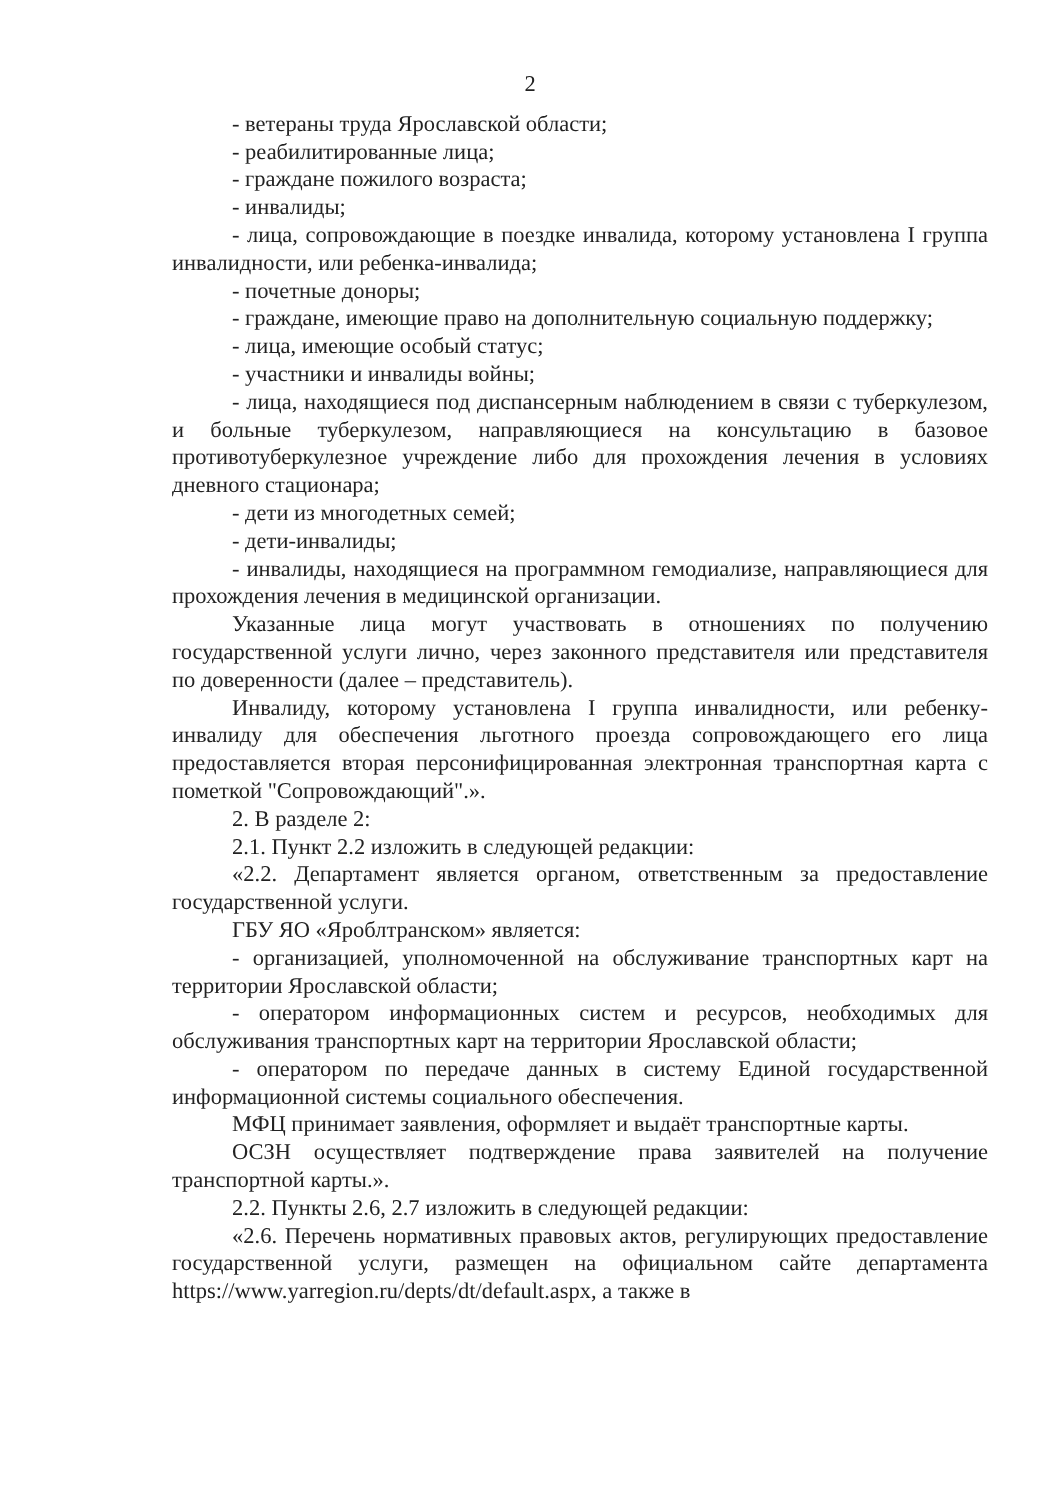2
- ветераны труда Ярославской области;
- реабилитированные лица;
- граждане пожилого возраста;
- инвалиды;
- лица, сопровождающие в поездке инвалида, которому установлена I группа инвалидности, или ребенка-инвалида;
- почетные доноры;
- граждане, имеющие право на дополнительную социальную поддержку;
- лица, имеющие особый статус;
- участники и инвалиды войны;
- лица, находящиеся под диспансерным наблюдением в связи с туберкулезом, и больные туберкулезом, направляющиеся на консультацию в базовое противотуберкулезное учреждение либо для прохождения лечения в условиях дневного стационара;
- дети из многодетных семей;
- дети-инвалиды;
- инвалиды, находящиеся на программном гемодиализе, направляющиеся для прохождения лечения в медицинской организации.
Указанные лица могут участвовать в отношениях по получению государственной услуги лично, через законного представителя или представителя по доверенности (далее – представитель).
Инвалиду, которому установлена I группа инвалидности, или ребенку-инвалиду для обеспечения льготного проезда сопровождающего его лица предоставляется вторая персонифицированная электронная транспортная карта с пометкой "Сопровождающий".».
2. В разделе 2:
2.1. Пункт 2.2 изложить в следующей редакции:
«2.2. Департамент является органом, ответственным за предоставление государственной услуги.
ГБУ ЯО «Яроблтранском» является:
- организацией, уполномоченной на обслуживание транспортных карт на территории Ярославской области;
- оператором информационных систем и ресурсов, необходимых для обслуживания транспортных карт на территории Ярославской области;
- оператором по передаче данных в систему Единой государственной информационной системы социального обеспечения.
МФЦ принимает заявления, оформляет и выдаёт транспортные карты.
ОСЗН осуществляет подтверждение права заявителей на получение транспортной карты.».
2.2. Пункты 2.6, 2.7 изложить в следующей редакции:
«2.6. Перечень нормативных правовых актов, регулирующих предоставление государственной услуги, размещен на официальном сайте департамента https://www.yarregion.ru/depts/dt/default.aspx, а также в